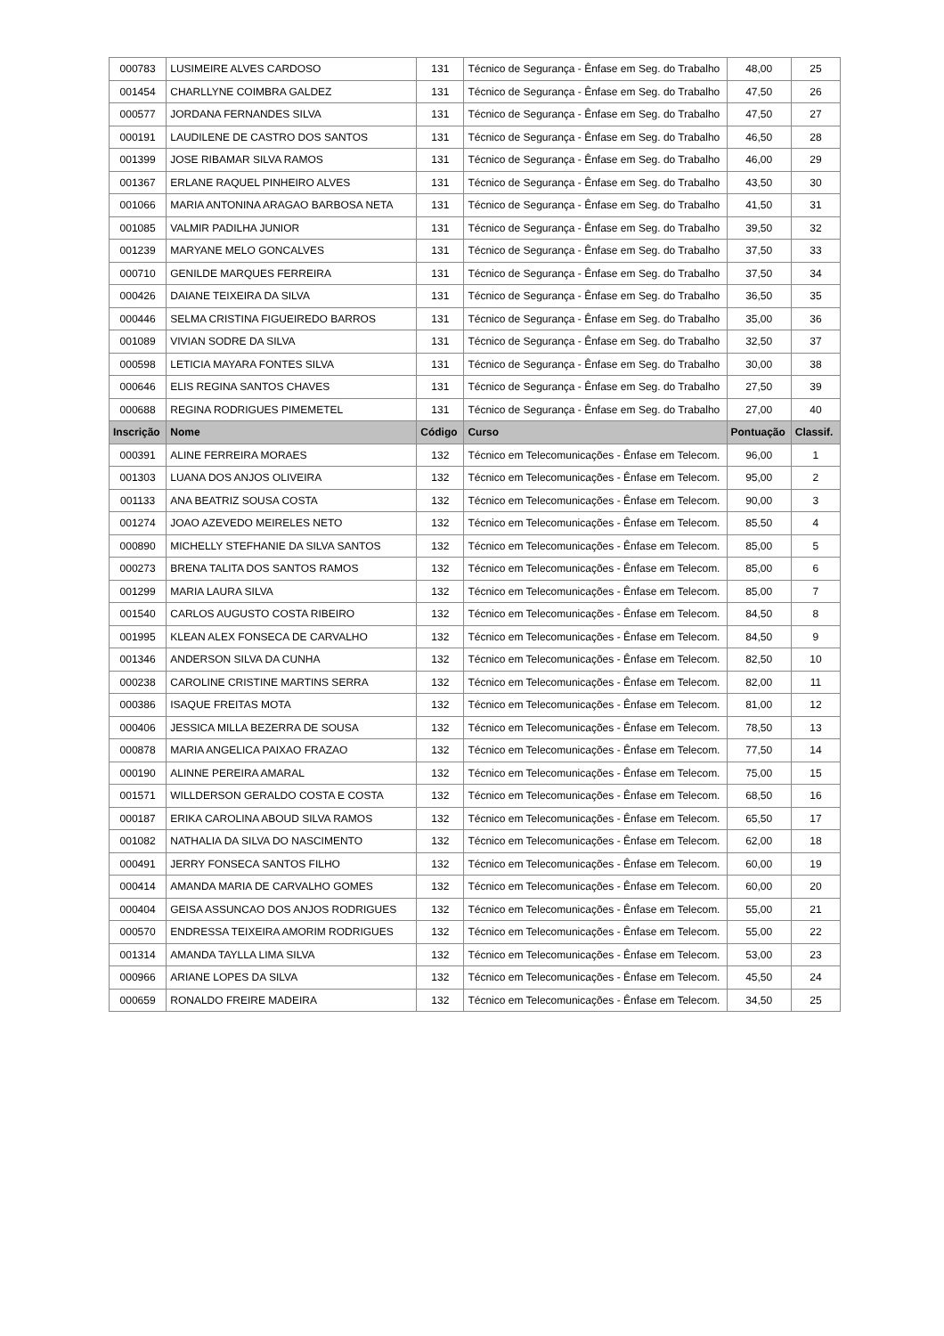| 000783 | LUSIMEIRE ALVES CARDOSO | 131 | Técnico de Segurança - Ênfase em Seg. do Trabalho | 48,00 | 25 |
| 001454 | CHARLLYNE COIMBRA GALDEZ | 131 | Técnico de Segurança - Ênfase em Seg. do Trabalho | 47,50 | 26 |
| 000577 | JORDANA FERNANDES SILVA | 131 | Técnico de Segurança - Ênfase em Seg. do Trabalho | 47,50 | 27 |
| 000191 | LAUDILENE DE CASTRO DOS SANTOS | 131 | Técnico de Segurança - Ênfase em Seg. do Trabalho | 46,50 | 28 |
| 001399 | JOSE RIBAMAR SILVA RAMOS | 131 | Técnico de Segurança - Ênfase em Seg. do Trabalho | 46,00 | 29 |
| 001367 | ERLANE RAQUEL PINHEIRO ALVES | 131 | Técnico de Segurança - Ênfase em Seg. do Trabalho | 43,50 | 30 |
| 001066 | MARIA ANTONINA ARAGAO BARBOSA NETA | 131 | Técnico de Segurança - Ênfase em Seg. do Trabalho | 41,50 | 31 |
| 001085 | VALMIR PADILHA JUNIOR | 131 | Técnico de Segurança - Ênfase em Seg. do Trabalho | 39,50 | 32 |
| 001239 | MARYANE MELO GONCALVES | 131 | Técnico de Segurança - Ênfase em Seg. do Trabalho | 37,50 | 33 |
| 000710 | GENILDE MARQUES FERREIRA | 131 | Técnico de Segurança - Ênfase em Seg. do Trabalho | 37,50 | 34 |
| 000426 | DAIANE TEIXEIRA DA SILVA | 131 | Técnico de Segurança - Ênfase em Seg. do Trabalho | 36,50 | 35 |
| 000446 | SELMA CRISTINA FIGUEIREDO BARROS | 131 | Técnico de Segurança - Ênfase em Seg. do Trabalho | 35,00 | 36 |
| 001089 | VIVIAN SODRE DA SILVA | 131 | Técnico de Segurança - Ênfase em Seg. do Trabalho | 32,50 | 37 |
| 000598 | LETICIA MAYARA FONTES SILVA | 131 | Técnico de Segurança - Ênfase em Seg. do Trabalho | 30,00 | 38 |
| 000646 | ELIS REGINA SANTOS CHAVES | 131 | Técnico de Segurança - Ênfase em Seg. do Trabalho | 27,50 | 39 |
| 000688 | REGINA RODRIGUES PIMEMETEL | 131 | Técnico de Segurança - Ênfase em Seg. do Trabalho | 27,00 | 40 |
| Inscrição | Nome | Código | Curso | Pontuação | Classif. |
| 000391 | ALINE FERREIRA MORAES | 132 | Técnico em Telecomunicações - Ênfase em Telecom. | 96,00 | 1 |
| 001303 | LUANA DOS ANJOS OLIVEIRA | 132 | Técnico em Telecomunicações - Ênfase em Telecom. | 95,00 | 2 |
| 001133 | ANA BEATRIZ SOUSA COSTA | 132 | Técnico em Telecomunicações - Ênfase em Telecom. | 90,00 | 3 |
| 001274 | JOAO AZEVEDO MEIRELES NETO | 132 | Técnico em Telecomunicações - Ênfase em Telecom. | 85,50 | 4 |
| 000890 | MICHELLY STEFHANIE DA SILVA SANTOS | 132 | Técnico em Telecomunicações - Ênfase em Telecom. | 85,00 | 5 |
| 000273 | BRENA TALITA DOS SANTOS RAMOS | 132 | Técnico em Telecomunicações - Ênfase em Telecom. | 85,00 | 6 |
| 001299 | MARIA LAURA SILVA | 132 | Técnico em Telecomunicações - Ênfase em Telecom. | 85,00 | 7 |
| 001540 | CARLOS AUGUSTO COSTA RIBEIRO | 132 | Técnico em Telecomunicações - Ênfase em Telecom. | 84,50 | 8 |
| 001995 | KLEAN ALEX FONSECA DE CARVALHO | 132 | Técnico em Telecomunicações - Ênfase em Telecom. | 84,50 | 9 |
| 001346 | ANDERSON SILVA DA CUNHA | 132 | Técnico em Telecomunicações - Ênfase em Telecom. | 82,50 | 10 |
| 000238 | CAROLINE CRISTINE MARTINS SERRA | 132 | Técnico em Telecomunicações - Ênfase em Telecom. | 82,00 | 11 |
| 000386 | ISAQUE FREITAS MOTA | 132 | Técnico em Telecomunicações - Ênfase em Telecom. | 81,00 | 12 |
| 000406 | JESSICA MILLA BEZERRA DE SOUSA | 132 | Técnico em Telecomunicações - Ênfase em Telecom. | 78,50 | 13 |
| 000878 | MARIA ANGELICA PAIXAO FRAZAO | 132 | Técnico em Telecomunicações - Ênfase em Telecom. | 77,50 | 14 |
| 000190 | ALINNE PEREIRA AMARAL | 132 | Técnico em Telecomunicações - Ênfase em Telecom. | 75,00 | 15 |
| 001571 | WILLDERSON GERALDO COSTA E COSTA | 132 | Técnico em Telecomunicações - Ênfase em Telecom. | 68,50 | 16 |
| 000187 | ERIKA CAROLINA ABOUD SILVA RAMOS | 132 | Técnico em Telecomunicações - Ênfase em Telecom. | 65,50 | 17 |
| 001082 | NATHALIA DA SILVA DO NASCIMENTO | 132 | Técnico em Telecomunicações - Ênfase em Telecom. | 62,00 | 18 |
| 000491 | JERRY FONSECA SANTOS FILHO | 132 | Técnico em Telecomunicações - Ênfase em Telecom. | 60,00 | 19 |
| 000414 | AMANDA MARIA DE CARVALHO GOMES | 132 | Técnico em Telecomunicações - Ênfase em Telecom. | 60,00 | 20 |
| 000404 | GEISA ASSUNCAO DOS ANJOS RODRIGUES | 132 | Técnico em Telecomunicações - Ênfase em Telecom. | 55,00 | 21 |
| 000570 | ENDRESSA TEIXEIRA AMORIM RODRIGUES | 132 | Técnico em Telecomunicações - Ênfase em Telecom. | 55,00 | 22 |
| 001314 | AMANDA TAYLLA LIMA SILVA | 132 | Técnico em Telecomunicações - Ênfase em Telecom. | 53,00 | 23 |
| 000966 | ARIANE LOPES DA SILVA | 132 | Técnico em Telecomunicações - Ênfase em Telecom. | 45,50 | 24 |
| 000659 | RONALDO FREIRE MADEIRA | 132 | Técnico em Telecomunicações - Ênfase em Telecom. | 34,50 | 25 |